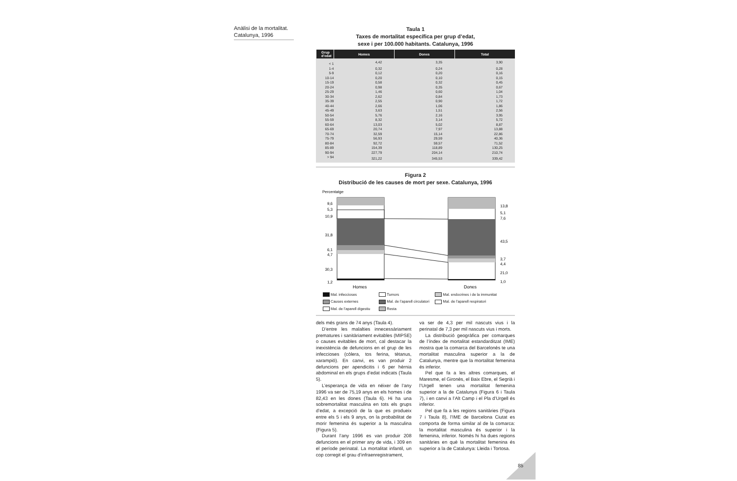Anàlisi de la mortalitat.
Catalunya, 1996
Taula 1
Taxes de mortalitat específica per grup d’edat,
sexe i per 100.000 habitants. Catalunya, 1996
| Grup d’edat | Homes | Dones | Total |
| --- | --- | --- | --- |
| < 1 | 4,42 | 3,35 | 3,90 |
| 1-4 | 0,32 | 0,24 | 0,28 |
| 5-9 | 0,12 | 0,20 | 0,16 |
| 10-14 | 0,20 | 0,10 | 0,15 |
| 15-19 | 0,58 | 0,32 | 0,45 |
| 20-24 | 0,98 | 0,35 | 0,67 |
| 25-29 | 1,46 | 0,60 | 1,04 |
| 30-34 | 2,62 | 0,84 | 1,73 |
| 35-39 | 2,55 | 0,90 | 1,72 |
| 40-44 | 2,66 | 1,06 | 1,86 |
| 45-49 | 3,63 | 1,51 | 2,56 |
| 50-54 | 5,76 | 2,16 | 3,95 |
| 55-59 | 8,32 | 3,14 | 5,72 |
| 60-64 | 13,03 | 5,02 | 8,87 |
| 65-69 | 20,74 | 7,97 | 13,88 |
| 70-74 | 32,59 | 15,14 | 22,86 |
| 75-79 | 56,93 | 29,59 | 40,36 |
| 80-84 | 92,72 | 59,57 | 71,52 |
| 85-89 | 154,39 | 118,89 | 130,25 |
| 90-94 | 227,79 | 204,14 | 210,74 |
| > 94 | 321,22 | 345,53 | 339,42 |
Figura 2
Distribució de les causes de mort per sexe. Catalunya, 1996
Percentatge
9,6
5,3
10,9
31,8
6,1
4,7
30,3
1,2
13,8
5,1
7,6
43,5
3,7
4,4
21,0
1,0
Homes
Dones
Mal. infeccioses Tumors Mal. endocrines i de la immunitat Causes externes Mal. de l’aparell circulatori Mal. de l’aparell respiratori Mal. de l’aparell digestiu Resta
dels més grans de 74 anys (Taula 4).
D’entre les malalties innecessàriament prematures i sanitàriament evitables (MIPSE) o causes evitables de mort, cal destacar la inexistència de defuncions en el grup de les infeccioses (còlera, tos ferina, tètanus, xarampió). En canvi, es van produir 2 defuncions per apendicitis i 6 per hèrnia abdominal en els grups d’edat indicats (Taula 5).
L’esperança de vida en néixer de l’any 1996 va ser de 75,19 anys en els homes i de 82,43 en les dones (Taula 6). Hi ha una sobremortalitat masculina en tots els grups d’edat, a excepció de la que es produeix entre els 5 i els 9 anys, on la probabilitat de morir femenina és superior a la masculina (Figura 5).
Durant l’any 1996 es van produir 208 defuncions en el primer any de vida, i 309 en el període perinatal. La mortalitat infantil, un cop corregit el grau d’infraenregistrament,
va ser de 4,3 per mil nascuts vius i la perinatal de 7,3 per mil nascuts vius i morts.
La distribució geogràfica per comarques de l’índex de mortalitat estandarditzat (IME) mostra que la comarca del Barcelonès te una mortalitat masculina superior a la de Catalunya, mentre que la mortalitat femenina és inferior.
Pel que fa a les altres comarques, el Maresme, el Gironès, el Baix Ebre, el Segrià i l’Urgell tenen una mortalitat femenina superior a la de Catalunya (Figura 6 i Taula 7), i en canvi a l’Alt Camp i el Pla d’Urgell és inferior.
Pel que fa a les regions sanitàries (Figura 7 i Taula 8), l’IME de Barcelona Ciutat es comporta de forma similar al de la comarca: la mortalitat masculina és superior i la femenina, inferior. Només hi ha dues regions sanitàries en què la mortalitat femenina és superior a la de Catalunya: Lleida i Tortosa.
85